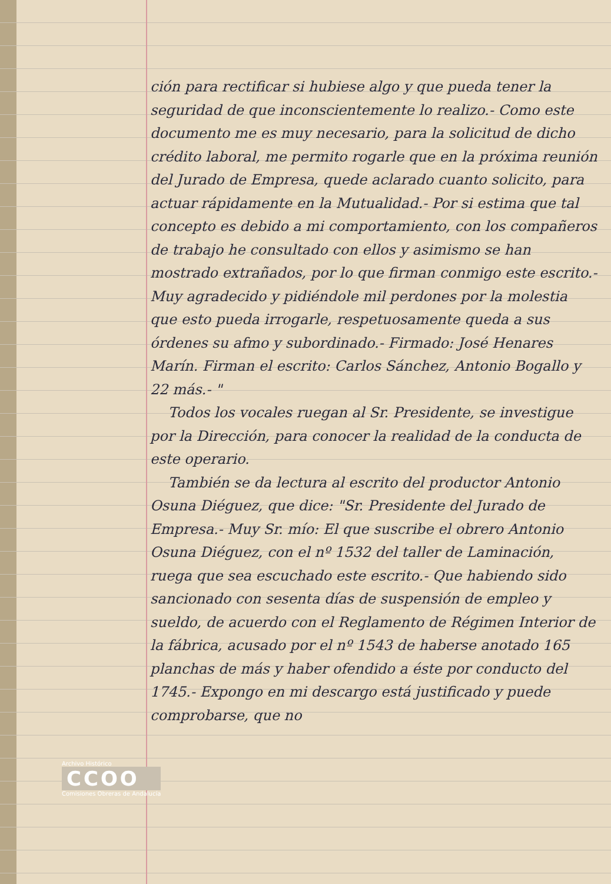ción para rectificar si hubiese algo y que pueda tener la seguridad de que inconscientemente lo realizo.- Como este documento me es muy necesario, para la solicitud de dicho crédito laboral, me permito rogarle que en la próxima reunión del Jurado de Empresa, quede aclarado cuanto solicito, para actuar rápidamente en la Mutualidad.- Por si estima que tal concepto es debido a mi comportamiento, con los compañeros de trabajo he consultado con ellos y asimismo se han mostrado extrañados, por lo que firman conmigo este escrito.- Muy agradecido y pidiéndole mil perdones por la molestia que esto pueda irrogarle, respetuosamente queda a sus órdenes su afmo y subordinado.- Firmado: José Henares Marín. Firman el escrito: Carlos Sánchez, Antonio Bogallo y 22 más.- "
Todos los vocales ruegan al Sr. Presidente, se investigue por la Dirección, para conocer la realidad de la conducta de este operario.
También se da lectura al escrito del productor Antonio Osuna Diéguez, que dice: "Sr. Presidente del Jurado de Empresa.- Muy Sr. mío: El que suscribe el obrero Antonio Osuna Diéguez, con el nº 1532 del taller de Laminación, ruega que sea escuchado este escrito.- Que habiendo sido sancionado con sesenta días de suspensión de empleo y sueldo, de acuerdo con el Reglamento de Régimen Interior de la fábrica, acusado por el nº 1543 de haberse anotado 165 planchas de más y haber ofendido a éste por conducto del 1745.- Expongo en mi descargo está justificado y puede comprobarse, que no
Archivo Histórico
CCOO
Comisiones Obreras de Andalucía